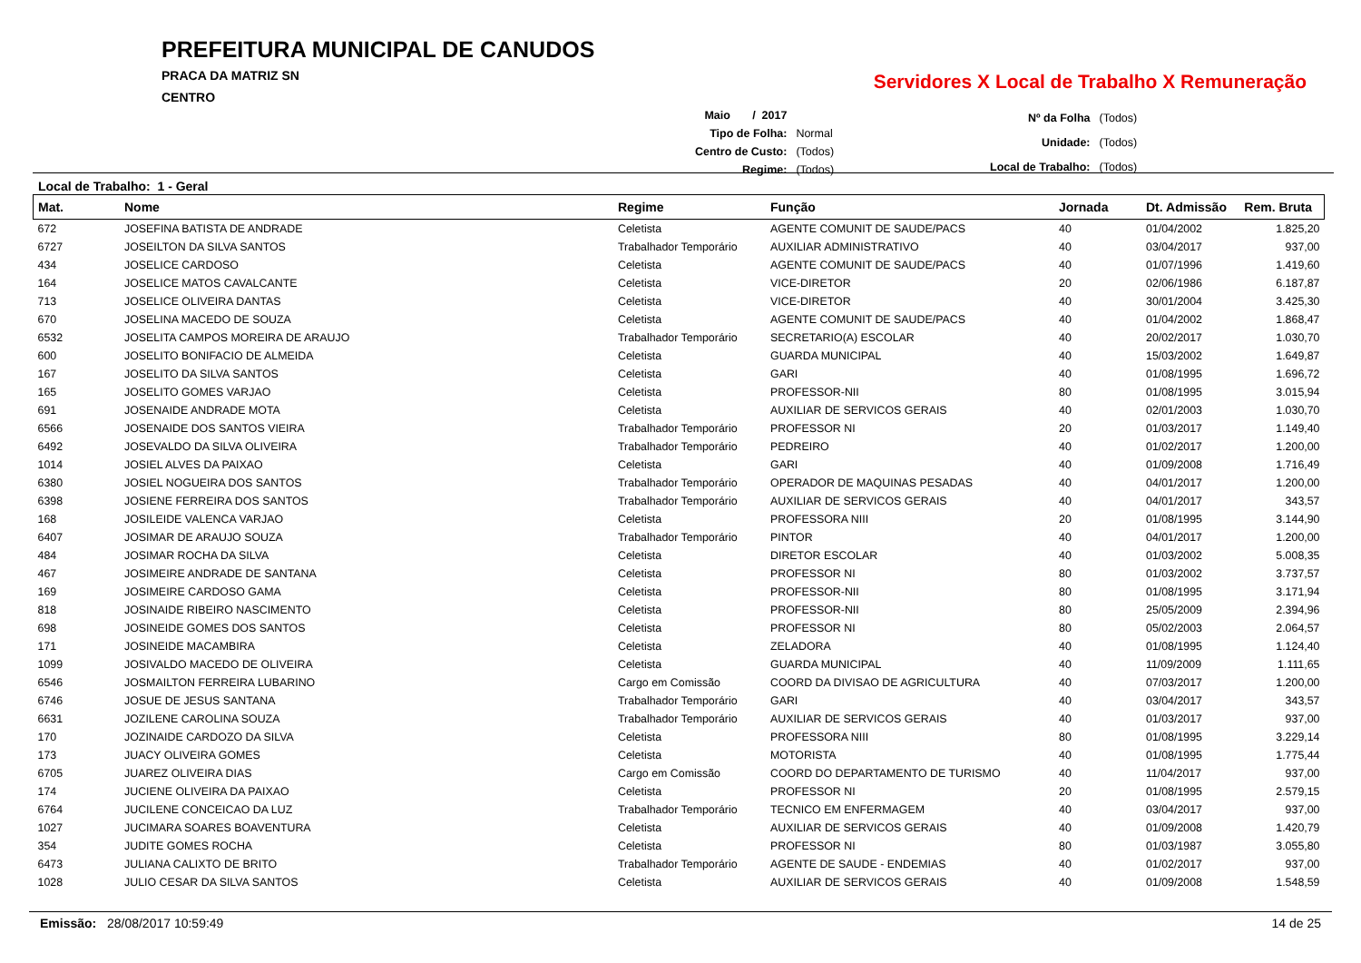PREFEITURA MUNICIPAL DE CANUDOS
PRACA DA MATRIZ SN
CENTRO
Servidores X Local de Trabalho X Remuneração
| Maio / 2017 | |
| Tipo de Folha: | Normal |
| Centro de Custo: | (Todos) |
| Regime: | (Todos) |
| Nº da Folha | (Todos) |
| Unidade: | (Todos) |
| Local de Trabalho: | (Todos) |
Local de Trabalho: 1 - Geral
| Mat. | Nome | Regime | Função | Jornada | Dt. Admissão | Rem. Bruta |
| --- | --- | --- | --- | --- | --- | --- |
| 672 | JOSEFINA BATISTA DE ANDRADE | Celetista | AGENTE COMUNIT DE SAUDE/PACS | 40 | 01/04/2002 | 1.825,20 |
| 6727 | JOSEILTON DA SILVA SANTOS | Trabalhador Temporário | AUXILIAR ADMINISTRATIVO | 40 | 03/04/2017 | 937,00 |
| 434 | JOSELICE CARDOSO | Celetista | AGENTE COMUNIT DE SAUDE/PACS | 40 | 01/07/1996 | 1.419,60 |
| 164 | JOSELICE MATOS CAVALCANTE | Celetista | VICE-DIRETOR | 20 | 02/06/1986 | 6.187,87 |
| 713 | JOSELICE OLIVEIRA DANTAS | Celetista | VICE-DIRETOR | 40 | 30/01/2004 | 3.425,30 |
| 670 | JOSELINA MACEDO DE SOUZA | Celetista | AGENTE COMUNIT DE SAUDE/PACS | 40 | 01/04/2002 | 1.868,47 |
| 6532 | JOSELITA CAMPOS MOREIRA DE ARAUJO | Trabalhador Temporário | SECRETARIO(A) ESCOLAR | 40 | 20/02/2017 | 1.030,70 |
| 600 | JOSELITO BONIFACIO DE ALMEIDA | Celetista | GUARDA MUNICIPAL | 40 | 15/03/2002 | 1.649,87 |
| 167 | JOSELITO DA SILVA SANTOS | Celetista | GARI | 40 | 01/08/1995 | 1.696,72 |
| 165 | JOSELITO GOMES VARJAO | Celetista | PROFESSOR-NII | 80 | 01/08/1995 | 3.015,94 |
| 691 | JOSENAIDE ANDRADE MOTA | Celetista | AUXILIAR DE SERVICOS GERAIS | 40 | 02/01/2003 | 1.030,70 |
| 6566 | JOSENAIDE DOS SANTOS VIEIRA | Trabalhador Temporário | PROFESSOR NI | 20 | 01/03/2017 | 1.149,40 |
| 6492 | JOSEVALDO DA SILVA OLIVEIRA | Trabalhador Temporário | PEDREIRO | 40 | 01/02/2017 | 1.200,00 |
| 1014 | JOSIEL ALVES DA PAIXAO | Celetista | GARI | 40 | 01/09/2008 | 1.716,49 |
| 6380 | JOSIEL NOGUEIRA DOS SANTOS | Trabalhador Temporário | OPERADOR DE MAQUINAS PESADAS | 40 | 04/01/2017 | 1.200,00 |
| 6398 | JOSIENE FERREIRA DOS SANTOS | Trabalhador Temporário | AUXILIAR DE SERVICOS GERAIS | 40 | 04/01/2017 | 343,57 |
| 168 | JOSILEIDE VALENCA VARJAO | Celetista | PROFESSORA NIII | 20 | 01/08/1995 | 3.144,90 |
| 6407 | JOSIMAR DE ARAUJO SOUZA | Trabalhador Temporário | PINTOR | 40 | 04/01/2017 | 1.200,00 |
| 484 | JOSIMAR ROCHA DA SILVA | Celetista | DIRETOR ESCOLAR | 40 | 01/03/2002 | 5.008,35 |
| 467 | JOSIMEIRE ANDRADE DE SANTANA | Celetista | PROFESSOR NI | 80 | 01/03/2002 | 3.737,57 |
| 169 | JOSIMEIRE CARDOSO GAMA | Celetista | PROFESSOR-NII | 80 | 01/08/1995 | 3.171,94 |
| 818 | JOSINAIDE RIBEIRO NASCIMENTO | Celetista | PROFESSOR-NII | 80 | 25/05/2009 | 2.394,96 |
| 698 | JOSINEIDE GOMES DOS SANTOS | Celetista | PROFESSOR NI | 80 | 05/02/2003 | 2.064,57 |
| 171 | JOSINEIDE MACAMBIRA | Celetista | ZELADORA | 40 | 01/08/1995 | 1.124,40 |
| 1099 | JOSIVALDO MACEDO DE OLIVEIRA | Celetista | GUARDA MUNICIPAL | 40 | 11/09/2009 | 1.111,65 |
| 6546 | JOSMAILTON FERREIRA LUBARINO | Cargo em Comissão | COORD DA DIVISAO DE AGRICULTURA | 40 | 07/03/2017 | 1.200,00 |
| 6746 | JOSUE DE JESUS SANTANA | Trabalhador Temporário | GARI | 40 | 03/04/2017 | 343,57 |
| 6631 | JOZILENE CAROLINA SOUZA | Trabalhador Temporário | AUXILIAR DE SERVICOS GERAIS | 40 | 01/03/2017 | 937,00 |
| 170 | JOZINAIDE CARDOZO DA SILVA | Celetista | PROFESSORA NIII | 80 | 01/08/1995 | 3.229,14 |
| 173 | JUACY OLIVEIRA GOMES | Celetista | MOTORISTA | 40 | 01/08/1995 | 1.775,44 |
| 6705 | JUAREZ OLIVEIRA DIAS | Cargo em Comissão | COORD DO DEPARTAMENTO DE TURISMO | 40 | 11/04/2017 | 937,00 |
| 174 | JUCIENE OLIVEIRA DA PAIXAO | Celetista | PROFESSOR NI | 20 | 01/08/1995 | 2.579,15 |
| 6764 | JUCILENE CONCEICAO DA LUZ | Trabalhador Temporário | TECNICO EM ENFERMAGEM | 40 | 03/04/2017 | 937,00 |
| 1027 | JUCIMARA SOARES BOAVENTURA | Celetista | AUXILIAR DE SERVICOS GERAIS | 40 | 01/09/2008 | 1.420,79 |
| 354 | JUDITE GOMES ROCHA | Celetista | PROFESSOR NI | 80 | 01/03/1987 | 3.055,80 |
| 6473 | JULIANA CALIXTO DE BRITO | Trabalhador Temporário | AGENTE DE SAUDE - ENDEMIAS | 40 | 01/02/2017 | 937,00 |
| 1028 | JULIO CESAR DA SILVA SANTOS | Celetista | AUXILIAR DE SERVICOS GERAIS | 40 | 01/09/2008 | 1.548,59 |
Emissão: 28/08/2017 10:59:49 14 de 25